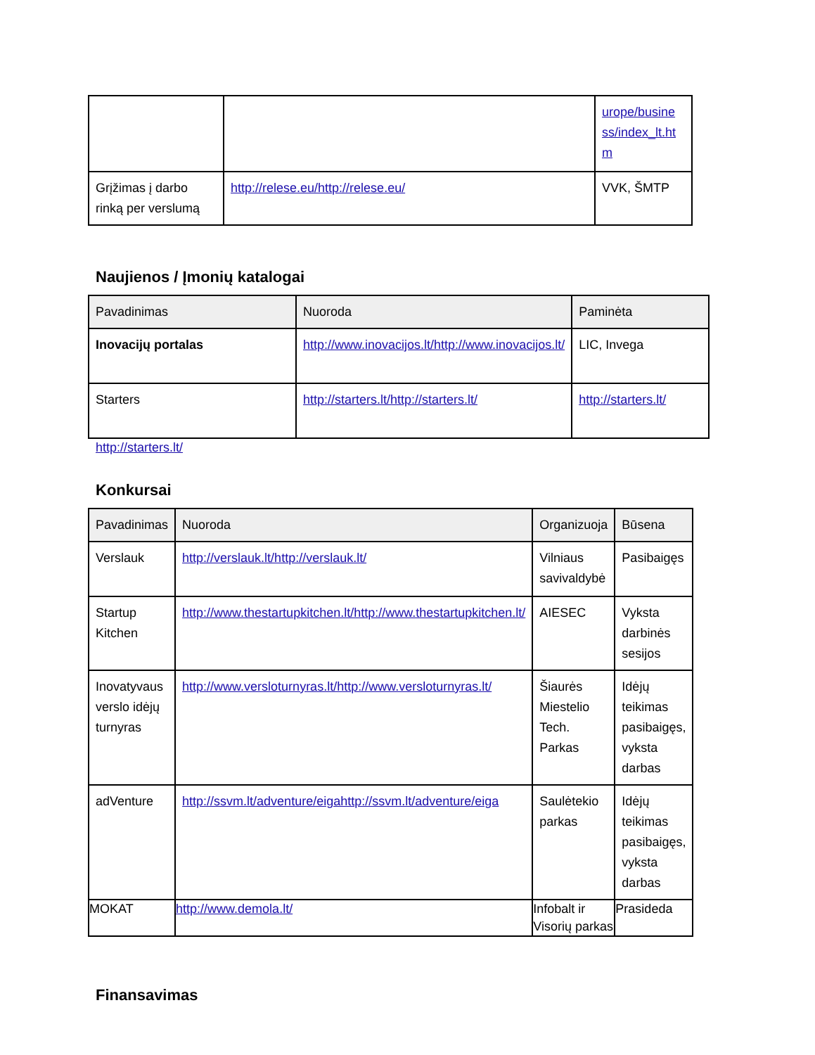| | | urope/busine ss/index_lt.ht m |
| Grįžimas į darbo rinką per verslumą | http://relese.eu/http://relese.eu/ | VVK, ŠMTP |
Naujienos / Įmonių katalogai
| Pavadinimas | Nuoroda | Paminėta |
| --- | --- | --- |
| Inovacijų portalas | http://www.inovacijos.lt/http://www.inovacijos.lt/ | LIC, Invega |
| Starters | http://starters.lt/http://starters.lt/ | http://starters.lt/ |
http://starters.lt/
Konkursai
| Pavadinimas | Nuoroda | Organizuoja | Būsena |
| --- | --- | --- | --- |
| Verslauk | http://verslauk.lt/http://verslauk.lt/ | Vilniaus savivaldybė | Pasibaigęs |
| Startup Kitchen | http://www.thestartupkitchen.lt/http://www.thestartupkitchen.lt/ | AIESEC | Vykstа darbinės sesijos |
| Inovatyvaus verslo idėjų turnyras | http://www.versloturnyras.lt/http://www.versloturnyras.lt/ | Šiaurės Miestelio Tech. Parkas | Idėjų teikimas pasibaigęs, vyksta darbas |
| adVenture | http://ssvm.lt/adventure/eigahttp://ssvm.lt/adventure/eiga | Saulėtekio parkas | Idėjų teikimas pasibaigęs, vyksta darbas |
| MOKAT | http://www.demola.lt/ | Infobalt ir Visorių parkas | Prasideda |
Finansavimas